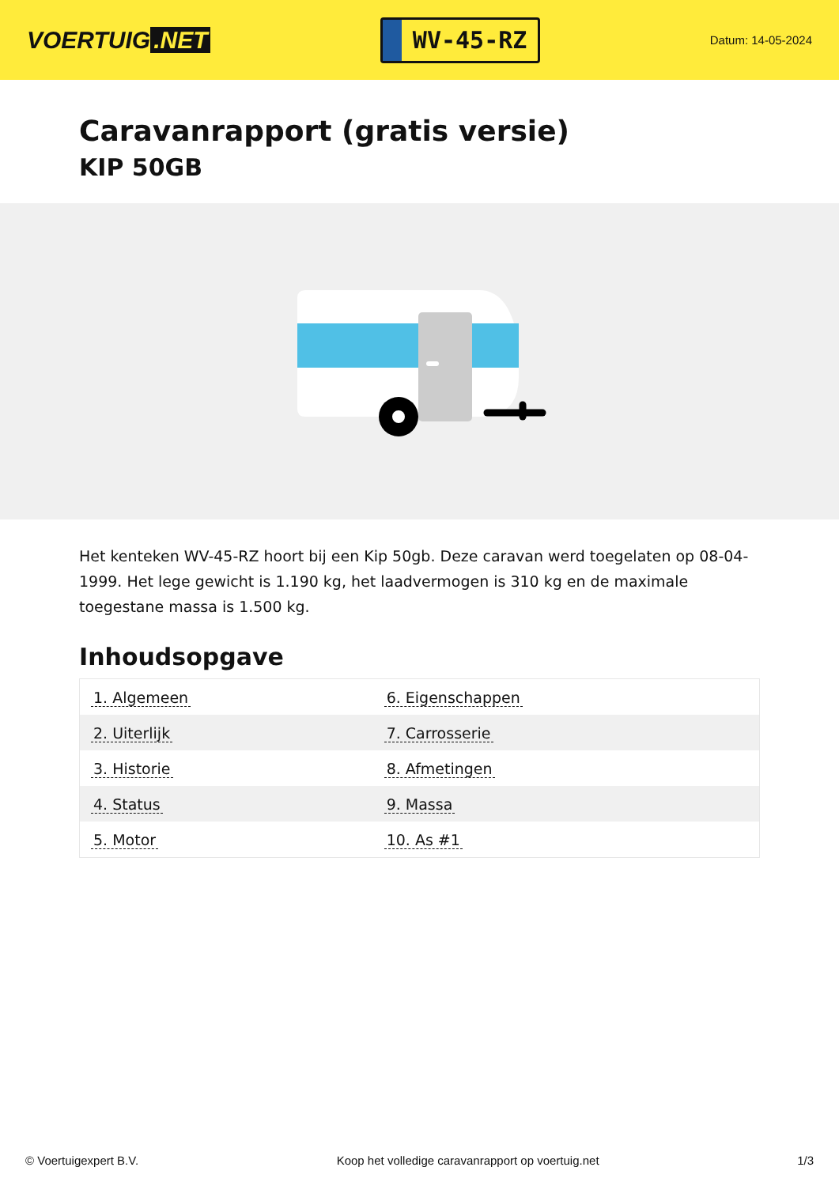VOERTUIG.NET
WV-45-RZ
Datum: 14-05-2024
Caravanrapport (gratis versie)
KIP 50GB
Het kenteken WV-45-RZ hoort bij een Kip 50gb. Deze caravan werd toegelaten op 08-04-1999. Het lege gewicht is 1.190 kg, het laadvermogen is 310 kg en de maximale toegestane massa is 1.500 kg.
Inhoudsopgave
| 1. Algemeen | 6. Eigenschappen |
| 2. Uiterlijk | 7. Carrosserie |
| 3. Historie | 8. Afmetingen |
| 4. Status | 9. Massa |
| 5. Motor | 10. As #1 |
© Voertuigexpert B.V. Koop het volledige caravanrapport op voertuig.net 1/3